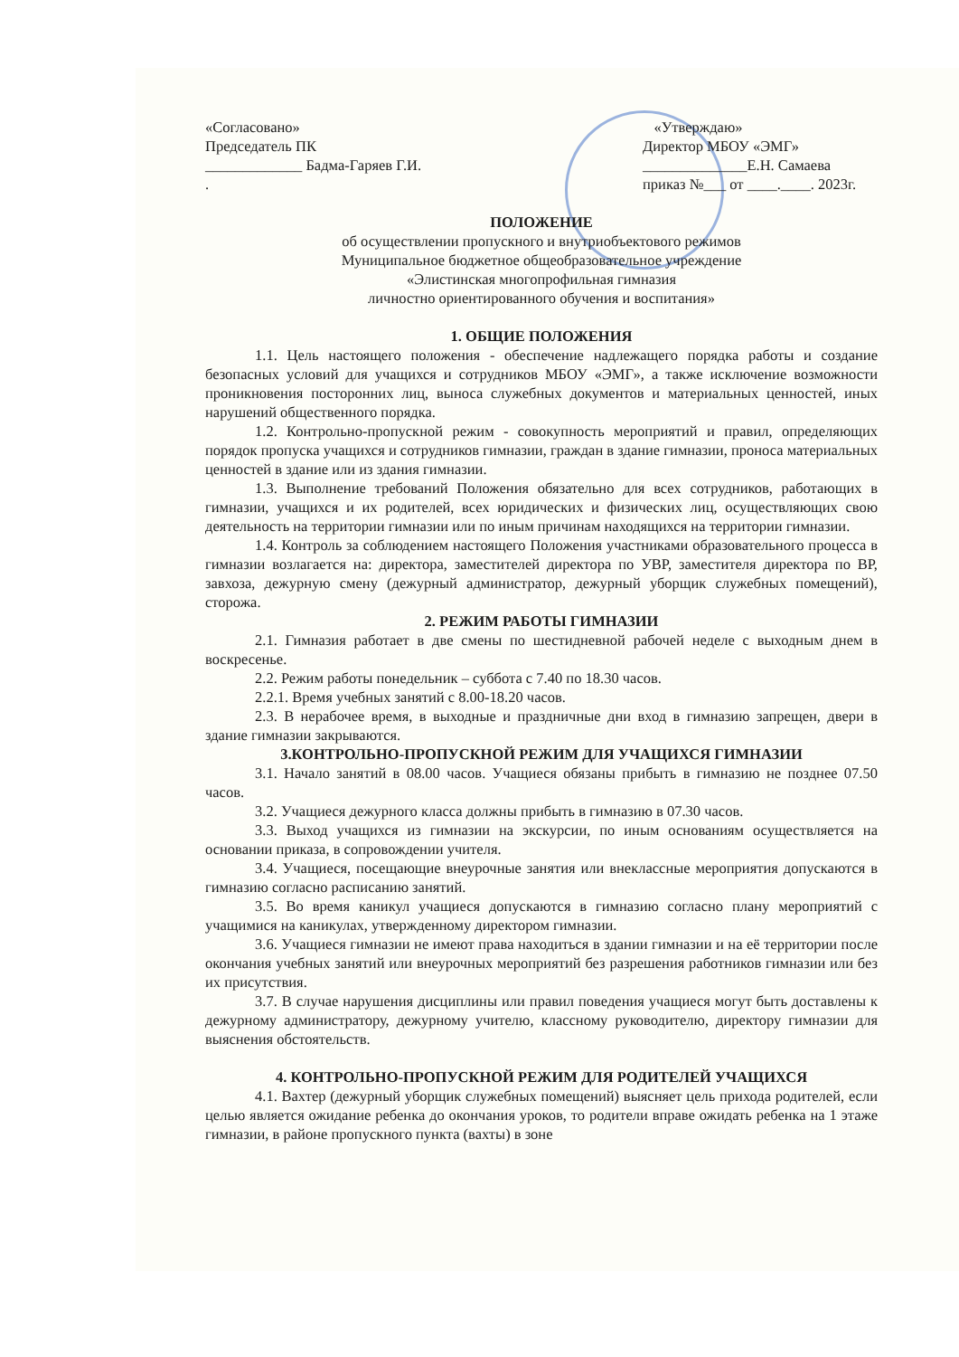«Согласовано»
Председатель ПК
_____________ Бадма-Гаряев Г.И.
.
«Утверждаю»
Директор МБОУ «ЭМГ»
______________Е.Н. Самаева
приказ №___ от ____.____. 2023г.
ПОЛОЖЕНИЕ
об осуществлении пропускного и внутриобъектового режимов
Муниципальное бюджетное общеобразовательное учреждение
«Элистинская многопрофильная гимназия
личностно ориентированного обучения и воспитания»
1. ОБЩИЕ ПОЛОЖЕНИЯ
1.1. Цель настоящего положения - обеспечение надлежащего порядка работы и создание безопасных условий для учащихся и сотрудников МБОУ «ЭМГ», а также исключение возможности проникновения посторонних лиц, выноса служебных документов и материальных ценностей, иных нарушений общественного порядка.
1.2. Контрольно-пропускной режим - совокупность мероприятий и правил, определяющих порядок пропуска учащихся и сотрудников гимназии, граждан в здание гимназии, проноса материальных ценностей в здание или из здания гимназии.
1.3. Выполнение требований Положения обязательно для всех сотрудников, работающих в гимназии, учащихся и их родителей, всех юридических и физических лиц, осуществляющих свою деятельность на территории гимназии или по иным причинам находящихся на территории гимназии.
1.4. Контроль за соблюдением настоящего Положения участниками образовательного процесса в гимназии возлагается на: директора, заместителей директора по УВР, заместителя директора по ВР, завхоза, дежурную смену (дежурный администратор, дежурный уборщик служебных помещений), сторожа.
2. РЕЖИМ РАБОТЫ ГИМНАЗИИ
2.1. Гимназия работает в две смены по шестидневной рабочей неделе с выходным днем в воскресенье.
2.2. Режим работы понедельник – суббота с 7.40 по 18.30 часов.
2.2.1. Время учебных занятий с 8.00-18.20 часов.
2.3. В нерабочее время, в выходные и праздничные дни вход в гимназию запрещен, двери в здание гимназии закрываются.
3.КОНТРОЛЬНО-ПРОПУСКНОЙ РЕЖИМ ДЛЯ УЧАЩИХСЯ ГИМНАЗИИ
3.1. Начало занятий в 08.00 часов. Учащиеся обязаны прибыть в гимназию не позднее 07.50 часов.
3.2. Учащиеся дежурного класса должны прибыть в гимназию в 07.30 часов.
3.3. Выход учащихся из гимназии на экскурсии, по иным основаниям осуществляется на основании приказа, в сопровождении учителя.
3.4. Учащиеся, посещающие внеурочные занятия или внеклассные мероприятия допускаются в гимназию согласно расписанию занятий.
3.5. Во время каникул учащиеся допускаются в гимназию согласно плану мероприятий с учащимися на каникулах, утвержденному директором гимназии.
3.6. Учащиеся гимназии не имеют права находиться в здании гимназии и на её территории после окончания учебных занятий или внеурочных мероприятий без разрешения работников гимназии или без их присутствия.
3.7. В случае нарушения дисциплины или правил поведения учащиеся могут быть доставлены к дежурному администратору, дежурному учителю, классному руководителю, директору гимназии для выяснения обстоятельств.
4. КОНТРОЛЬНО-ПРОПУСКНОЙ РЕЖИМ ДЛЯ РОДИТЕЛЕЙ УЧАЩИХСЯ
4.1. Вахтер (дежурный уборщик служебных помещений) выясняет цель прихода родителей, если целью является ожидание ребенка до окончания уроков, то родители вправе ожидать ребенка на 1 этаже гимназии, в районе пропускного пункта (вахты) в зоне